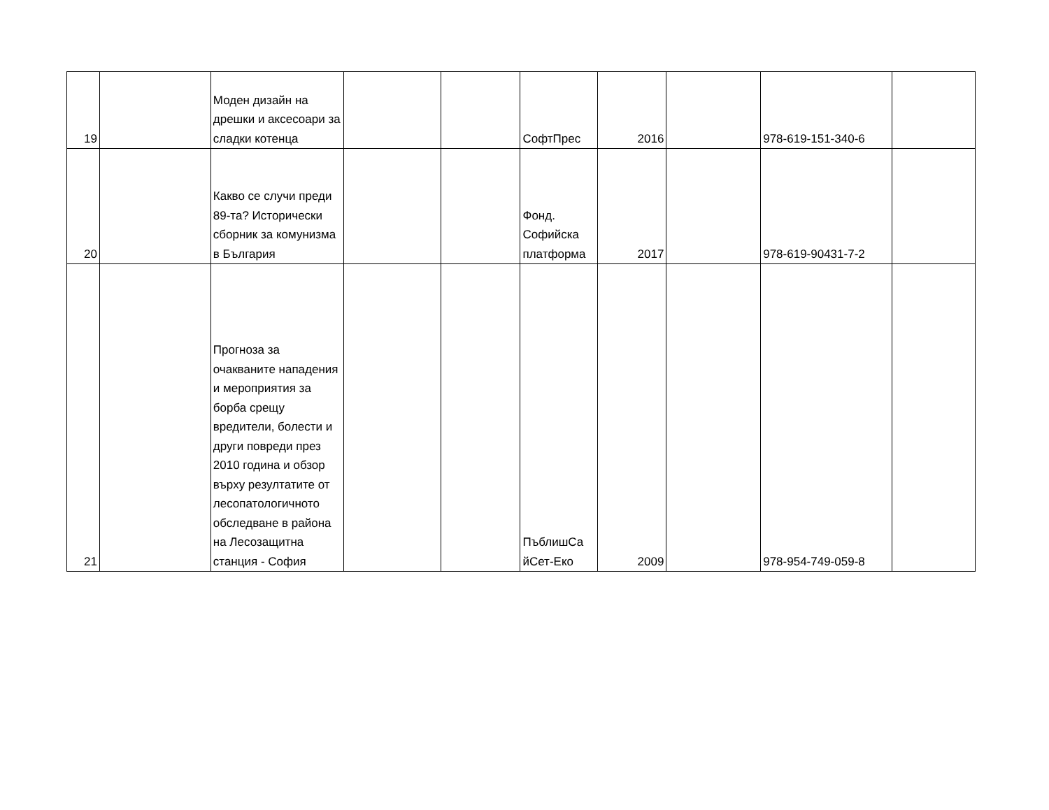| 19 | | Моден дизайн на дрешки и аксесоари за сладки котенца | | | СофтПрес | 2016 | | 978-619-151-340-6 | |
| 20 | | Какво се случи преди 89-та? Исторически сборник за комунизма в България | | | Фонд. Софийска платформа | 2017 | | 978-619-90431-7-2 | |
| 21 | | Прогноза за очакваните нападения и мероприятия за борба срещу вредители, болести и други повреди през 2010 година и обзор върху резултатите от лесопатологичното обследване в района на Лесозащитна станция - София | | | ПъблишСа йСет-Еко | 2009 | | 978-954-749-059-8 | |